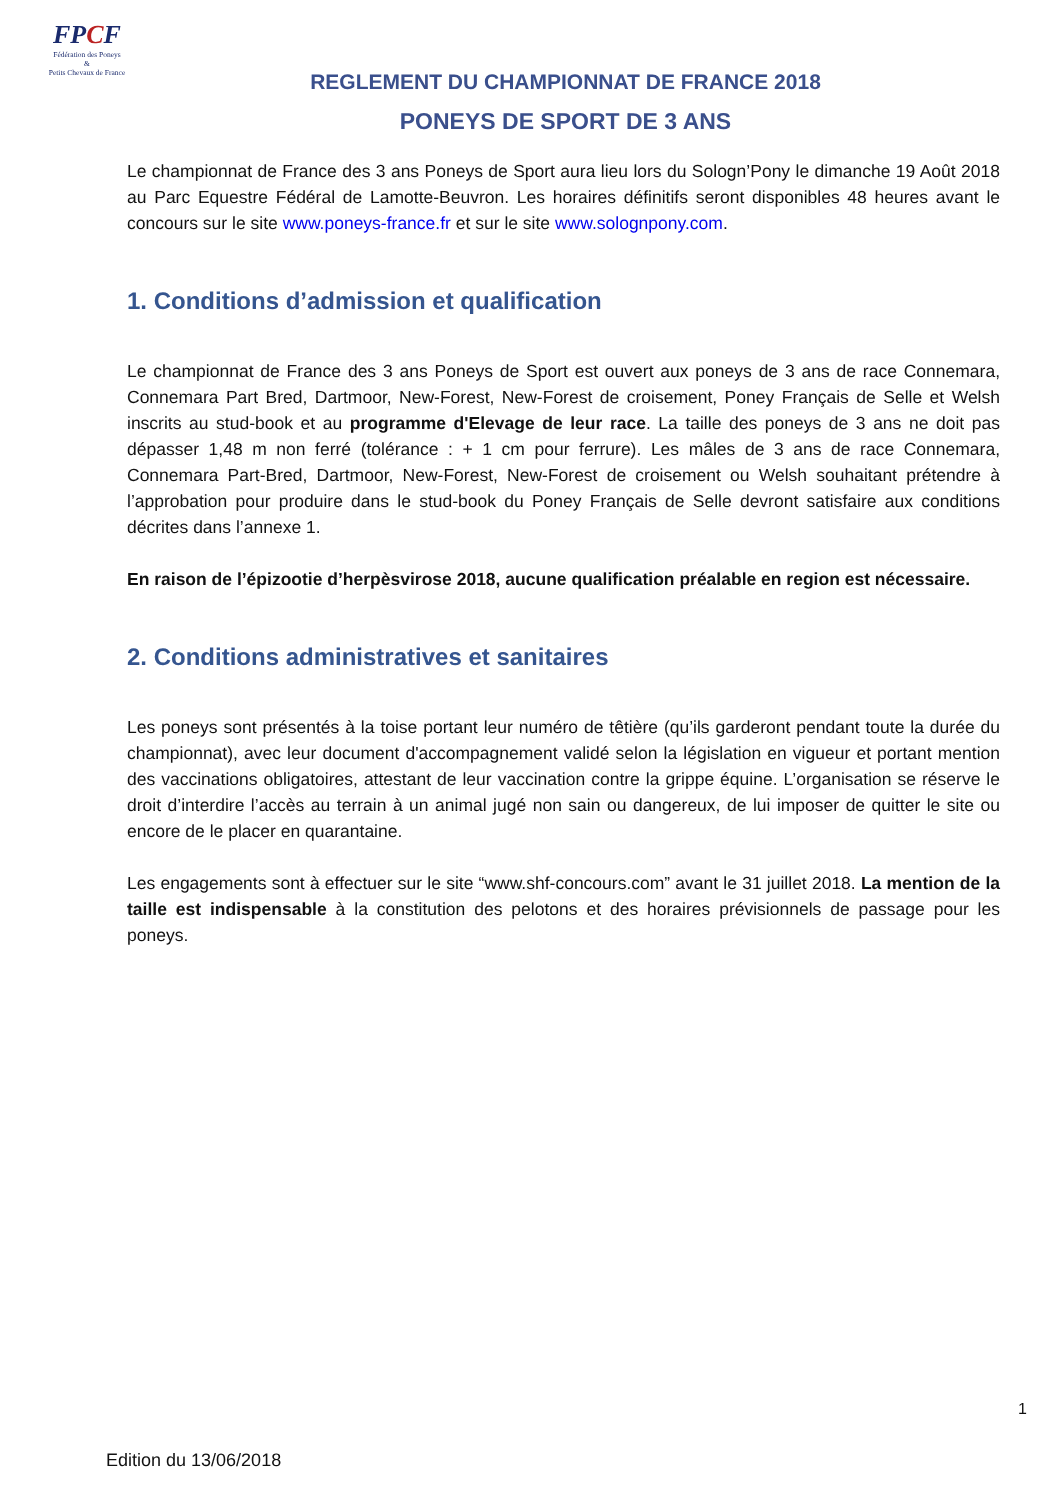FPCF
Fédération des Poneys
&
Petits Chevaux de France
REGLEMENT DU CHAMPIONNAT DE FRANCE 2018
PONEYS DE SPORT DE 3 ANS
Le championnat de France des 3 ans Poneys de Sport aura lieu lors du Sologn’Pony le dimanche 19 Août 2018 au Parc Equestre Fédéral de Lamotte-Beuvron. Les horaires définitifs seront disponibles 48 heures avant le concours sur le site www.poneys-france.fr et sur le site www.solognpony.com.
1. Conditions d’admission et qualification
Le championnat de France des 3 ans Poneys de Sport est ouvert aux poneys de 3 ans de race Connemara, Connemara Part Bred, Dartmoor, New-Forest, New-Forest de croisement, Poney Français de Selle et Welsh inscrits au stud-book et au programme d'Elevage de leur race. La taille des poneys de 3 ans ne doit pas dépasser 1,48 m non ferré (tolérance : + 1 cm pour ferrure). Les mâles de 3 ans de race Connemara, Connemara Part-Bred, Dartmoor, New-Forest, New-Forest de croisement ou Welsh souhaitant prétendre à l’approbation pour produire dans le stud-book du Poney Français de Selle devront satisfaire aux conditions décrites dans l’annexe 1.
En raison de l’épizootie d’herpèsvirose 2018, aucune qualification préalable en region est nécessaire.
2. Conditions administratives et sanitaires
Les poneys sont présentés à la toise portant leur numéro de têtière (qu’ils garderont pendant toute la durée du championnat), avec leur document d'accompagnement validé selon la législation en vigueur et portant mention des vaccinations obligatoires, attestant de leur vaccination contre la grippe équine. L’organisation se réserve le droit d’interdire l’accès au terrain à un animal jugé non sain ou dangereux, de lui imposer de quitter le site ou encore de le placer en quarantaine.
Les engagements sont à effectuer sur le site “www.shf-concours.com” avant le 31 juillet 2018. La mention de la taille est indispensable à la constitution des pelotons et des horaires prévisionnels de passage pour les poneys.
1
Edition du 13/06/2018